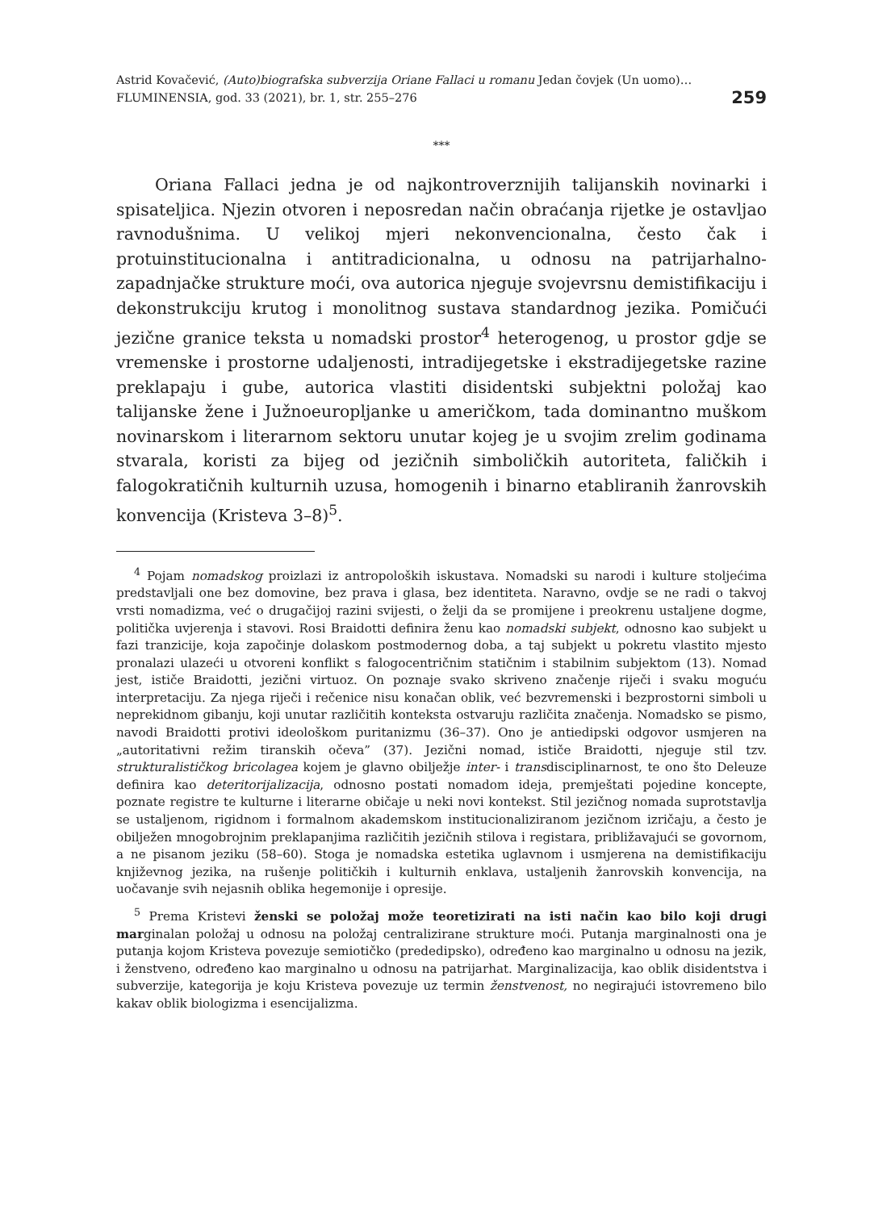Astrid Kovačević, (Auto)biografska subverzija Oriane Fallaci u romanu Jedan čovjek (Un uomo)…
FLUMINENSIA, god. 33 (2021), br. 1, str. 255–276
259
***
Oriana Fallaci jedna je od najkontroverznijih talijanskih novinarki i spisateljica. Njezin otvoren i neposredan način obraćanja rijetke je ostavljao ravnodušnima. U velikoj mjeri nekonvencionalna, često čak i protuinstitucionalna i antitradicionalna, u odnosu na patrijarhalno-zapadnjačke strukture moći, ova autorica njeguje svojevrsnu demistifikaciju i dekonstrukciju krutog i monolitnog sustava standardnog jezika. Pomičući jezične granice teksta u nomadski prostor<sup>4</sup> heterogenog, u prostor gdje se vremenske i prostorne udaljenosti, intradijegetske i ekstradijegetske razine preklapaju i gube, autorica vlastiti disidentski subjektni položaj kao talijanske žene i Južnoeuropljanke u američkom, tada dominantno muškom novinarskom i literarnom sektoru unutar kojeg je u svojim zrelim godinama stvarala, koristi za bijeg od jezičnih simboličkih autoriteta, faličkih i falogokratičnih kulturnih uzusa, homogenih i binarno etabliranih žanrovskih konvencija (Kristeva 3–8)<sup>5</sup>.
<sup>4</sup> Pojam nomadskog proizlazi iz antropoloških iskustava. Nomadski su narodi i kulture stoljećima predstavljali one bez domovine, bez prava i glasa, bez identiteta. Naravno, ovdje se ne radi o takvoj vrsti nomadizma, već o drugačijoj razini svijesti, o želji da se promijene i preokrenu ustaljene dogme, politička uvjerenja i stavovi. Rosi Braidotti definira ženu kao nomadski subjekt, odnosno kao subjekt u fazi tranzicije, koja započinje dolaskom postmodernog doba, a taj subjekt u pokretu vlastito mjesto pronalazi ulazeći u otvoreni konflikt s falogocentričnim statičnim i stabilnim subjektom (13). Nomad jest, ističe Braidotti, jezični virtuoz. On poznaje svako skriveno značenje riječi i svaku moguću interpretaciju. Za njega riječi i rečenice nisu konačan oblik, već bezvremenski i bezprostorni simboli u neprekidnom gibanju, koji unutar različitih konteksta ostvaruju različita značenja. Nomadsko se pismo, navodi Braidotti protivi ideološkom puritanizmu (36–37). Ono je antiedipski odgovor usmjeren na „autoritativni režim tiranskih očeva” (37). Jezični nomad, ističe Braidotti, njeguje stil tzv. strukturalističkog bricolagea kojem je glavno obilježje inter- i transdisciplinarnost, te ono što Deleuze definira kao deteritorijalizacija, odnosno postati nomadom ideja, premještati pojedine koncepte, poznate registre te kulturne i literarne običaje u neki novi kontekst. Stil jezičnog nomada suprotstavlja se ustaljenom, rigidnom i formalnom akademskom institucionaliziranom jezičnom izričaju, a često je obilježen mnogobrojnim preklapanjima različitih jezičnih stilova i registara, približavajući se govornom, a ne pisanom jeziku (58–60). Stoga je nomadska estetika uglavnom i usmjerena na demistifikaciju književnog jezika, na rušenje političkih i kulturnih enklava, ustaljenih žanrovskih konvencija, na uočavanje svih nejasnih oblika hegemonije i opresije.
<sup>5</sup> Prema Kristevi ženski se položaj može teoretizirati na isti način kao bilo koji drugi marginalan položaj u odnosu na položaj centralizirane strukture moći. Putanja marginalnosti ona je putanja kojom Kristeva povezuje semiotičko (prededipsko), određeno kao marginalno u odnosu na jezik, i ženstveno, određeno kao marginalno u odnosu na patrijarhat. Marginalizacija, kao oblik disidentstva i subverzije, kategorija je koju Kristeva povezuje uz termin ženstvenost, no negirajući istovremeno bilo kakav oblik biologizma i esencijalizma.